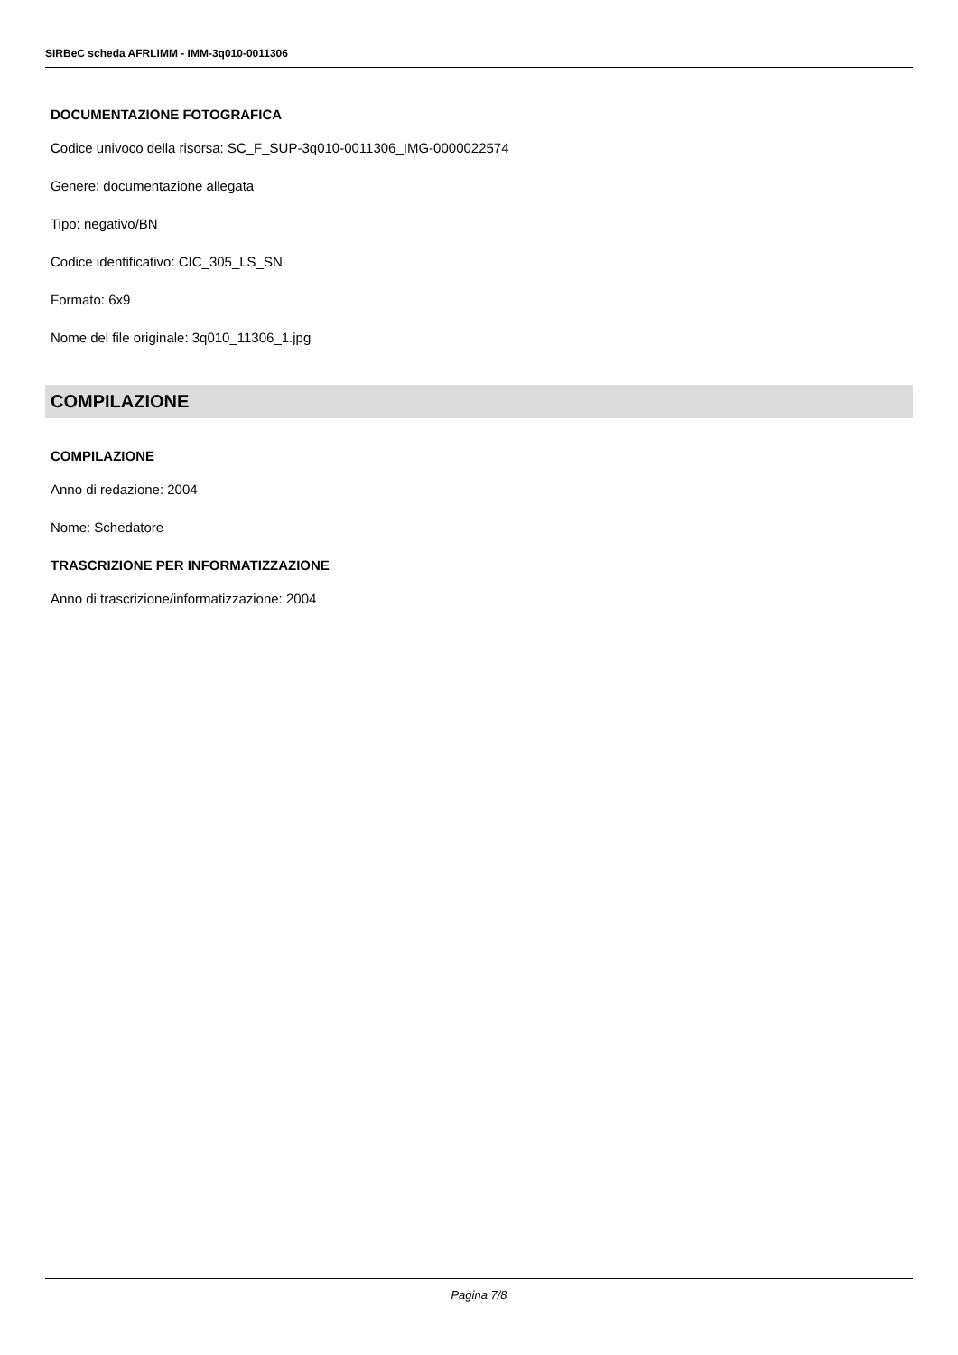SIRBeC scheda AFRLIMM - IMM-3q010-0011306
DOCUMENTAZIONE FOTOGRAFICA
Codice univoco della risorsa: SC_F_SUP-3q010-0011306_IMG-0000022574
Genere: documentazione allegata
Tipo: negativo/BN
Codice identificativo: CIC_305_LS_SN
Formato: 6x9
Nome del file originale: 3q010_11306_1.jpg
COMPILAZIONE
COMPILAZIONE
Anno di redazione: 2004
Nome: Schedatore
TRASCRIZIONE PER INFORMATIZZAZIONE
Anno di trascrizione/informatizzazione: 2004
Pagina 7/8